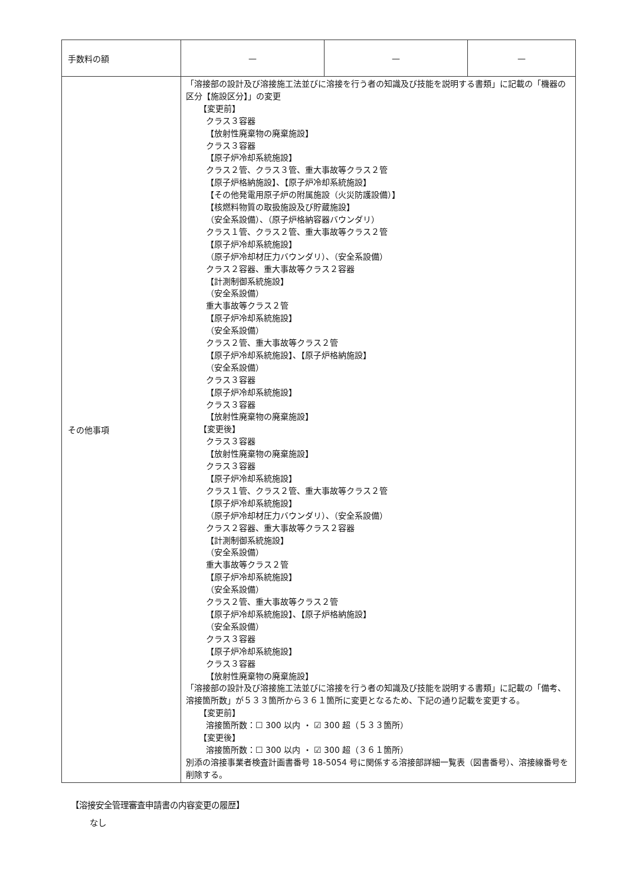| 手数料の額 | — | — | — |
| その他事項 | 「溶接部の設計及び溶接施工法並びに溶接を行う者の知識及び技能を説明する書類」に記載の「機器の区分【施設区分】」の変更 【変更前】 クラス３容器 【放射性廃棄物の廃棄施設】 クラス３容器 【原子炉冷却系統施設】 クラス２管、クラス３管、重大事故等クラス２管 【原子炉格納施設】、【原子炉冷却系統施設】 【その他発電用原子炉の附属施設（火災防護設備）】 【核燃料物質の取扱施設及び貯蔵施設】 （安全系設備）、（原子炉格納容器バウンダリ） クラス１管、クラス２管、重大事故等クラス２管 【原子炉冷却系統施設】 （原子炉冷却材圧力バウンダリ）、（安全系設備） クラス２容器、重大事故等クラス２容器 【計測制御系統施設】 （安全系設備） 重大事故等クラス２管 【原子炉冷却系統施設】 （安全系設備） クラス２管、重大事故等クラス２管 【原子炉冷却系統施設】、【原子炉格納施設】 （安全系設備） クラス３容器 【原子炉冷却系統施設】 クラス３容器 【放射性廃棄物の廃棄施設】 【変更後】 クラス３容器 【放射性廃棄物の廃棄施設】 クラス３容器 【原子炉冷却系統施設】 クラス１管、クラス２管、重大事故等クラス２管 【原子炉冷却系統施設】 （原子炉冷却材圧力バウンダリ）、（安全系設備） クラス２容器、重大事故等クラス２容器 【計測制御系統施設】 （安全系設備） 重大事故等クラス２管 【原子炉冷却系統施設】 （安全系設備） クラス２管、重大事故等クラス２管 【原子炉冷却系統施設】、【原子炉格納施設】 （安全系設備） クラス３容器 【原子炉冷却系統施設】 クラス３容器 【放射性廃棄物の廃棄施設】 「溶接部の設計及び溶接施工法並びに溶接を行う者の知識及び技能を説明する書類」に記載の「備考、溶接箇所数」が５３３箇所から３６１箇所に変更となるため、下記の通り記載を変更する。 【変更前】 溶接箇所数：☐ 300 以内 ・ ☑ 300 超（５３３箇所） 【変更後】 溶接箇所数：☐ 300 以内 ・ ☑ 300 超（３６１箇所） 別添の溶接事業者検査計画書番号 18-5054 号に関係する溶接部詳細一覧表（図書番号）、溶接線番号を削除する。 | | |
【溶接安全管理審査申請書の内容変更の履歴】
なし